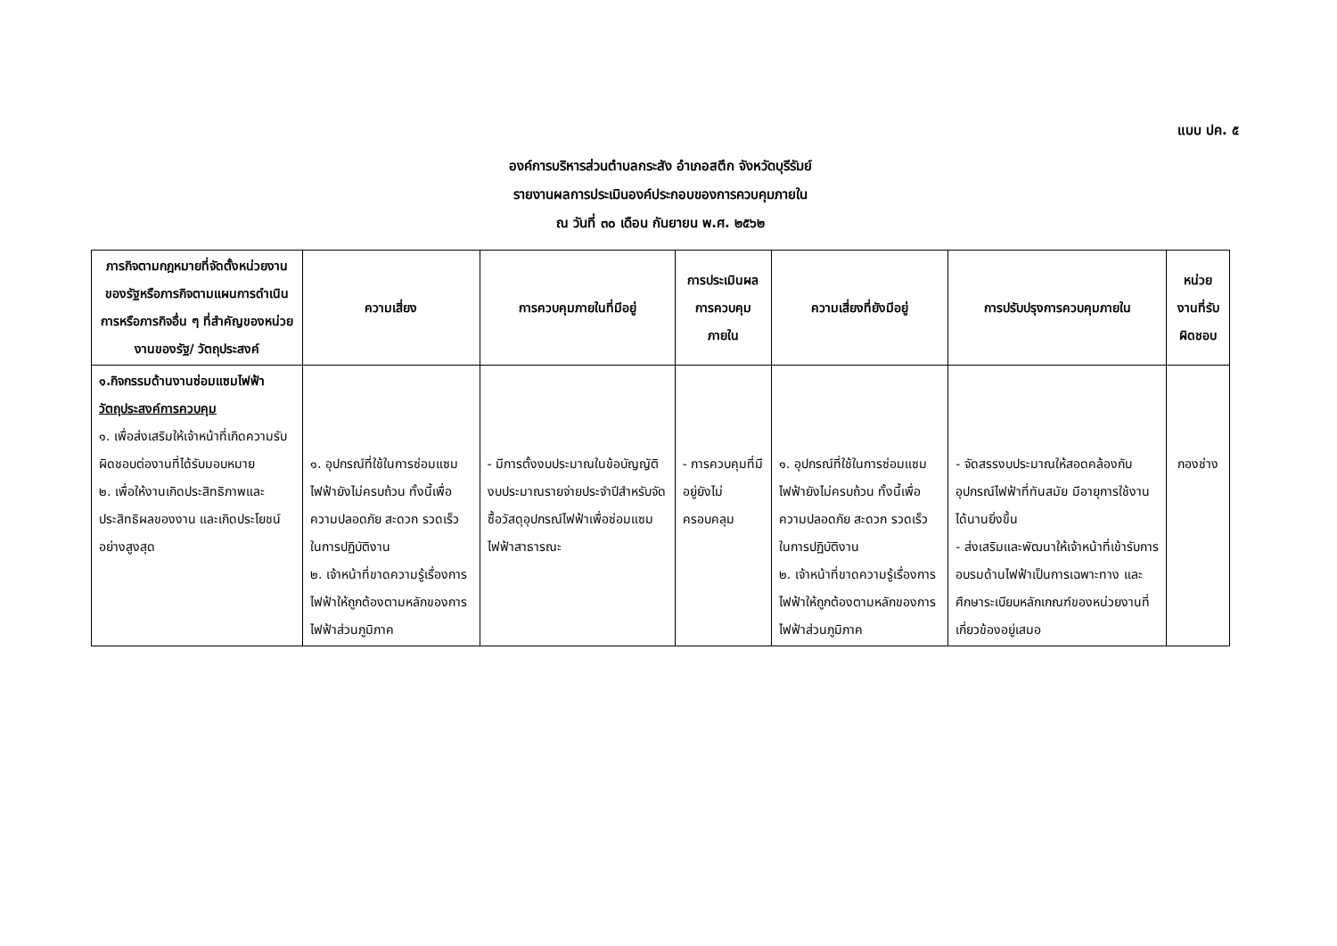แบบ ปค. ๕
องค์การบริหารส่วนตำบลกระสัง อำเภอสตึก จังหวัดบุรีรัมย์
รายงานผลการประเมินองค์ประกอบของการควบคุมภายใน
ณ วันที่ ๓๐ เดือน กันยายน พ.ศ. ๒๕๖๒
| ภารกิจตามกฎหมายที่จัดตั้งหน่วยงานของรัฐหรือภารกิจตามแผนการดำเนินการหรือภารกิจอื่น ๆ ที่สำคัญของหน่วยงานของรัฐ/ วัตถุประสงค์ | ความเสี่ยง | การควบคุมภายในที่มีอยู่ | การประเมินผลการควบคุมภายใน | ความเสี่ยงที่ยังมีอยู่ | การปรับปรุงการควบคุมภายใน | หน่วยงานที่รับผิดชอบ |
| --- | --- | --- | --- | --- | --- | --- |
| ๑.กิจกรรมด้านงานซ่อมแซมไฟฟ้า วัตถุประสงค์การควบคุม ๑. เพื่อส่งเสริมให้เจ้าหน้าที่เกิดความรับผิดชอบต่องานที่ได้รับมอบหมาย ๒. เพื่อให้งานเกิดประสิทธิภาพและประสิทธิผลของงาน และเกิดประโยชน์อย่างสูงสุด | ๑. อุปกรณ์ที่ใช้ในการซ่อมแซมไฟฟ้ายังไม่ครบถ้วน ทั้งนี้เพื่อความปลอดภัย สะดวก รวดเร็ว ในการปฏิบัติงาน ๒. เจ้าหน้าที่ขาดความรู้เรื่องการไฟฟ้าให้ถูกต้องตามหลักของการไฟฟ้าส่วนภูมิภาค | - มีการตั้งงบประมาณในข้อบัญญัติงบประมาณรายจ่ายประจำปีสำหรับจัดซื้อวัสดุอุปกรณ์ไฟฟ้าเพื่อซ่อมแซมไฟฟ้าสาธารณะ | - การควบคุมที่มีอยู่ยังไม่ครอบคลุม | ๑. อุปกรณ์ที่ใช้ในการซ่อมแซมไฟฟ้ายังไม่ครบถ้วน ทั้งนี้เพื่อความปลอดภัย สะดวก รวดเร็ว ในการปฏิบัติงาน ๒. เจ้าหน้าที่ขาดความรู้เรื่องการไฟฟ้าให้ถูกต้องตามหลักของการไฟฟ้าส่วนภูมิภาค | - จัดสรรงบประมาณให้สอดคล้องกับอุปกรณ์ไฟฟ้าที่ทันสมัย มีอายุการใช้งานได้นานยิ่งขึ้น - ส่งเสริมและพัฒนาให้เจ้าหน้าที่เข้ารับการอบรมด้านไฟฟ้าเป็นการเฉพาะทาง และศึกษาระเบียบหลักเกณฑ์ของหน่วยงานที่เกี่ยวข้องอยู่เสมอ | กองช่าง |